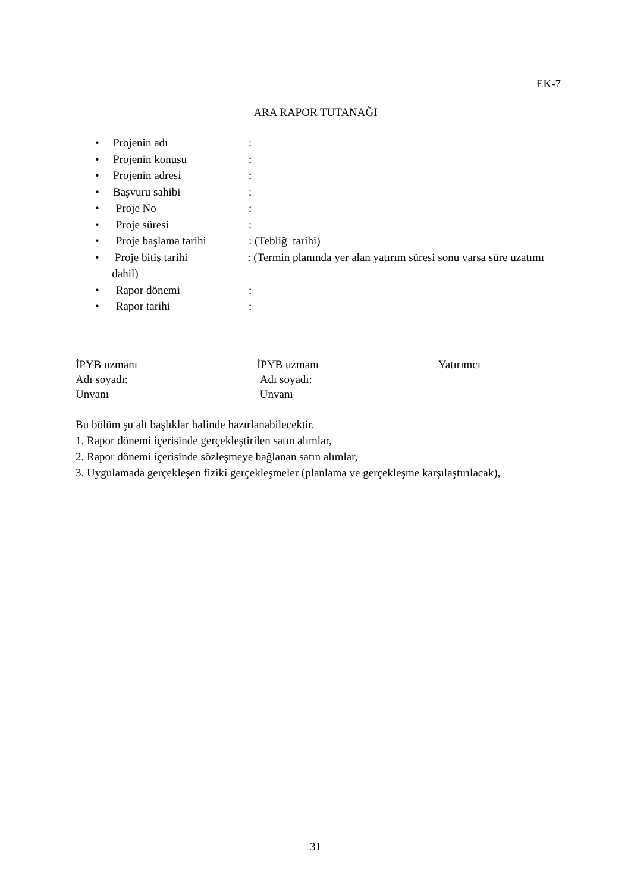EK-7
ARA RAPOR TUTANAĞI
• Projenin adı:
• Projenin konusu:
• Projenin adresi:
• Başvuru sahibi:
• Proje No:
• Proje süresi:
• Proje başlama tarihi: (Tebliğ tarihi)
• Proje bitiş tarihi: (Termin planında yer alan yatırım süresi sonu varsa süre uzatımı dahil)
• Rapor dönemi:
• Rapor tarihi:
İPYB uzmanı
Adı soyadı:
Unvanı
İPYB uzmanı
Adı soyadı:
Unvanı
Yatırımcı
Bu bölüm şu alt başlıklar halinde hazırlanabilecektir.
1. Rapor dönemi içerisinde gerçekleştirilen satın alımlar,
2. Rapor dönemi içerisinde sözleşmeye bağlanan satın alımlar,
3. Uygulamada gerçekleşen fiziki gerçekleşmeler (planlama ve gerçekleşme karşılaştırılacak),
31